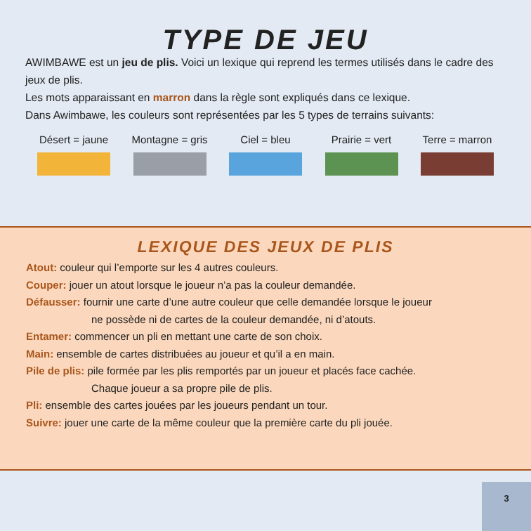TYPE DE JEU
AWIMBAWE est un jeu de plis. Voici un lexique qui reprend les termes utilisés dans le cadre des jeux de plis.
Les mots apparaissant en marron dans la règle sont expliqués dans ce lexique.
Dans Awimbawe, les couleurs sont représentées par les 5 types de terrains suivants:
Désert = jaune
Montagne = gris
Ciel = bleu Prairie = vert
Terre = marron
LEXIQUE DES JEUX DE PLIS
Atout: couleur qui l’emporte sur les 4 autres couleurs.
Couper: jouer un atout lorsque le joueur n’a pas la couleur demandée.
Défausser: fournir une carte d’une autre couleur que celle demandée lorsque le joueur
ne possède ni de cartes de la couleur demandée, ni d’atouts.
Entamer: commencer un pli en mettant une carte de son choix.
Main: ensemble de cartes distribuées au joueur et qu’il a en main.
Pile de plis: pile formée par les plis remportés par un joueur et placés face cachée.
Chaque joueur a sa propre pile de plis.
Pli: ensemble des cartes jouées par les joueurs pendant un tour.
Suivre: jouer une carte de la même couleur que la première carte du pli jouée.
3